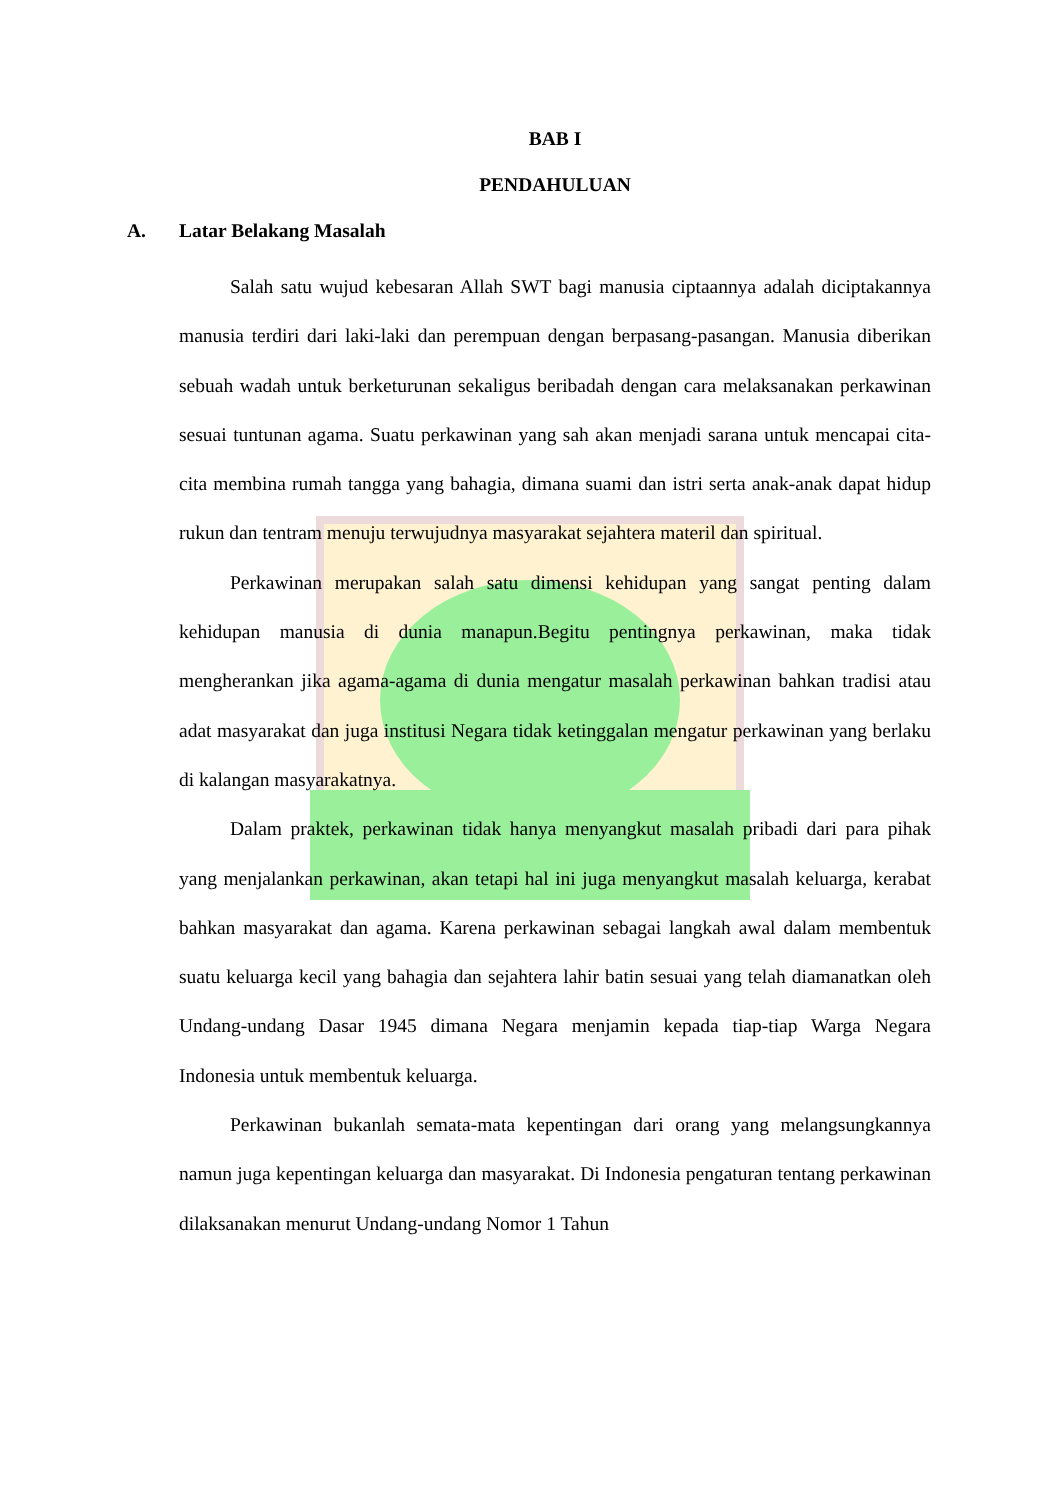BAB I
PENDAHULUAN
A. Latar Belakang Masalah
Salah satu wujud kebesaran Allah SWT bagi manusia ciptaannya adalah diciptakannya manusia terdiri dari laki-laki dan perempuan dengan berpasang-pasangan. Manusia diberikan sebuah wadah untuk berketurunan sekaligus beribadah dengan cara melaksanakan perkawinan sesuai tuntunan agama. Suatu perkawinan yang sah akan menjadi sarana untuk mencapai cita-cita membina rumah tangga yang bahagia, dimana suami dan istri serta anak-anak dapat hidup rukun dan tentram menuju terwujudnya masyarakat sejahtera materil dan spiritual.
Perkawinan merupakan salah satu dimensi kehidupan yang sangat penting dalam kehidupan manusia di dunia manapun.Begitu pentingnya perkawinan, maka tidak mengherankan jika agama-agama di dunia mengatur masalah perkawinan bahkan tradisi atau adat masyarakat dan juga institusi Negara tidak ketinggalan mengatur perkawinan yang berlaku di kalangan masyarakatnya.
Dalam praktek, perkawinan tidak hanya menyangkut masalah pribadi dari para pihak yang menjalankan perkawinan, akan tetapi hal ini juga menyangkut masalah keluarga, kerabat bahkan masyarakat dan agama. Karena perkawinan sebagai langkah awal dalam membentuk suatu keluarga kecil yang bahagia dan sejahtera lahir batin sesuai yang telah diamanatkan oleh Undang-undang Dasar 1945 dimana Negara menjamin kepada tiap-tiap Warga Negara Indonesia untuk membentuk keluarga.
Perkawinan bukanlah semata-mata kepentingan dari orang yang melangsungkannya namun juga kepentingan keluarga dan masyarakat. Di Indonesia pengaturan tentang perkawinan dilaksanakan menurut Undang-undang Nomor 1 Tahun